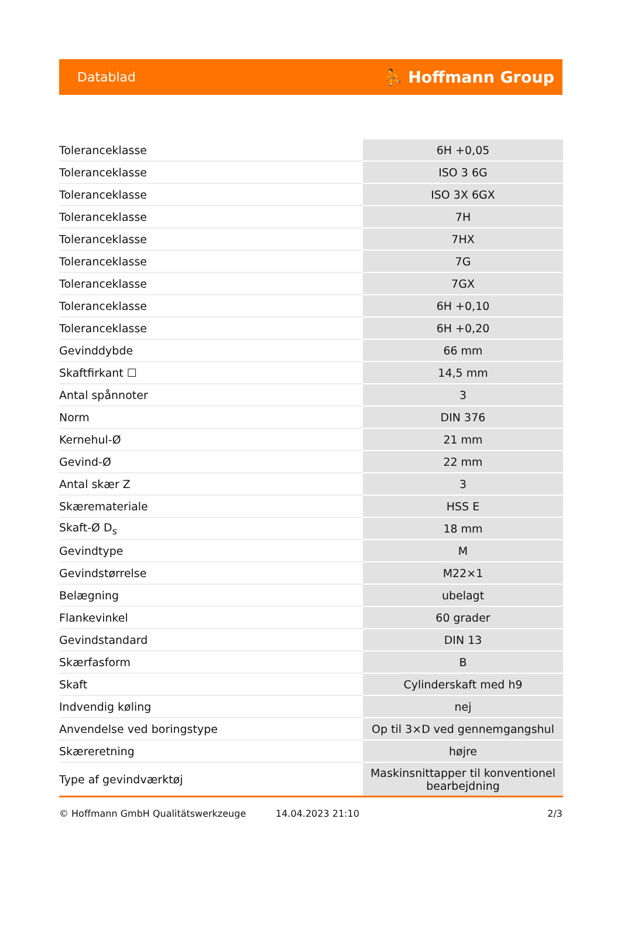Datablad ⛹ Hoffmann Group
| Toleranceklasse | 6H +0,05 |
| Toleranceklasse | ISO 3 6G |
| Toleranceklasse | ISO 3X 6GX |
| Toleranceklasse | 7H |
| Toleranceklasse | 7HX |
| Toleranceklasse | 7G |
| Toleranceklasse | 7GX |
| Toleranceklasse | 6H +0,10 |
| Toleranceklasse | 6H +0,20 |
| Gevinddybde | 66 mm |
| Skaftfirkant ☐ | 14,5 mm |
| Antal spånnoter | 3 |
| Norm | DIN 376 |
| Kernehul-Ø | 21 mm |
| Gevind-Ø | 22 mm |
| Antal skær Z | 3 |
| Skæremateriale | HSS E |
| Skaft-Ø D<sub>s</sub> | 18 mm |
| Gevindtype | M |
| Gevindstørrelse | M22×1 |
| Belægning | ubelagt |
| Flankevinkel | 60 grader |
| Gevindstandard | DIN 13 |
| Skærfasform | B |
| Skaft | Cylinderskaft med h9 |
| Indvendig køling | nej |
| Anvendelse ved boringstype | Op til 3×D ved gennemgangshul |
| Skæreretning | højre |
| Type af gevindværktøj | Maskinsnittapper til konventionel bearbejdning |
© Hoffmann GmbH Qualitätswerkzeuge 14.04.2023 21:10 2/3